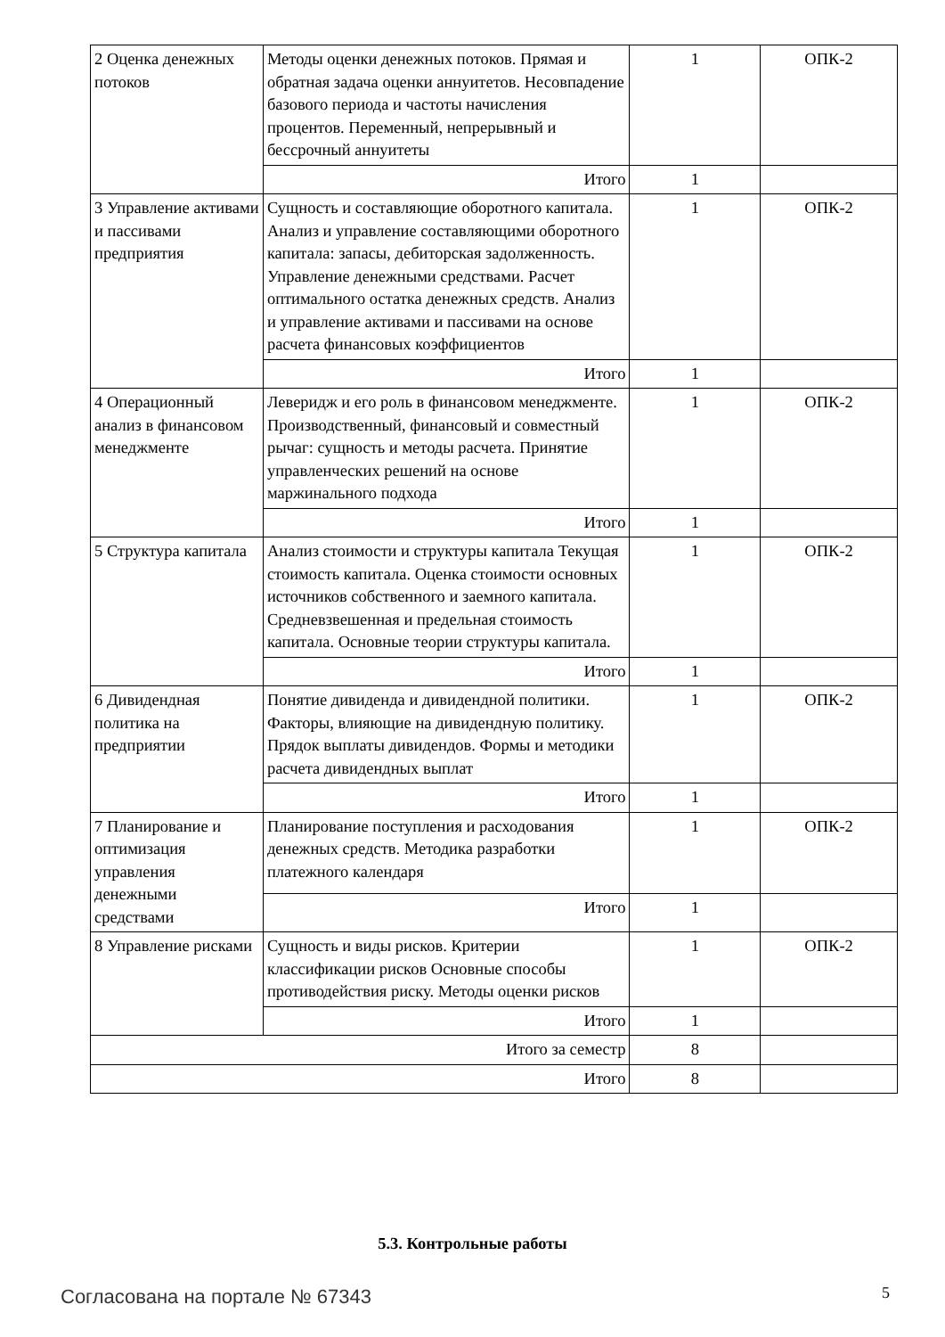| 2 Оценка денежных потоков | Методы оценки денежных потоков. Прямая и обратная задача оценки аннуитетов. Несовпадение базового периода и частоты начисления процентов. Переменный, непрерывный и бессрочный аннуитеты | 1 | ОПК-2 |
| | Итого | 1 | |
| 3 Управление активами и пассивами предприятия | Сущность и составляющие оборотного капитала. Анализ и управление составляющими оборотного капитала: запасы, дебиторская задолженность. Управление денежными средствами. Расчет оптимального остатка денежных средств. Анализ и управление активами и пассивами на основе расчета финансовых коэффициентов | 1 | ОПК-2 |
| | Итого | 1 | |
| 4 Операционный анализ в финансовом менеджменте | Леверидж и его роль в финансовом менеджменте. Производственный, финансовый и совместный рычаг: сущность и методы расчета. Принятие управленческих решений на основе маржинального подхода | 1 | ОПК-2 |
| | Итого | 1 | |
| 5 Структура капитала | Анализ стоимости и структуры капитала Текущая стоимость капитала. Оценка стоимости основных источников собственного и заемного капитала. Средневзвешенная и предельная стоимость капитала. Основные теории структуры капитала. | 1 | ОПК-2 |
| | Итого | 1 | |
| 6 Дивидендная политика на предприятии | Понятие дивиденда и дивидендной политики. Факторы, влияющие на дивидендную политику. Прядок выплаты дивидендов. Формы и методики расчета дивидендных выплат | 1 | ОПК-2 |
| | Итого | 1 | |
| 7 Планирование и оптимизация управления денежными средствами | Планирование поступления и расходования денежных средств. Методика разработки платежного календаря | 1 | ОПК-2 |
| | Итого | 1 | |
| 8 Управление рисками | Сущность и виды рисков. Критерии классификации рисков Основные способы противодействия риску. Методы оценки рисков | 1 | ОПК-2 |
| | Итого | 1 | |
| Итого за семестр | | 8 | |
| Итого | | 8 | |
5.3. Контрольные работы
Согласована на портале № 67343 5